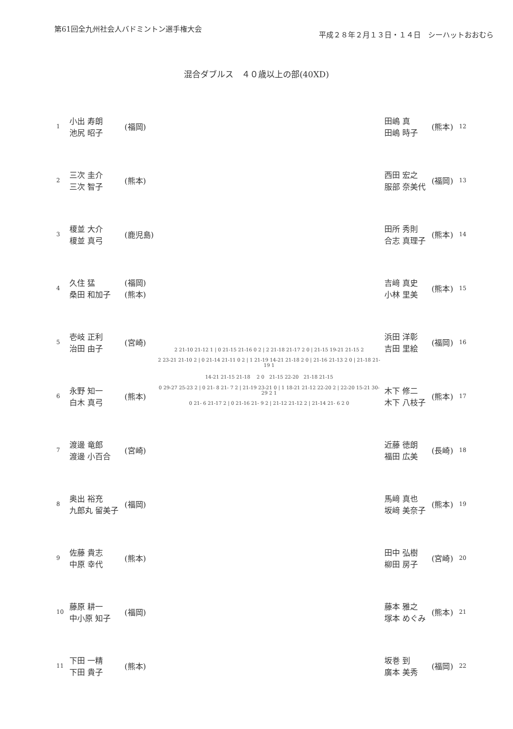第61回全九州社会人バドミントン選手権大会
平成２８年２月１３日・１４日　シーハットおおむら
混合ダブルス　４０歳以上の部(40XD)
| 1 | 小出 寿朗 池尻 昭子 | (福岡) |
| 2 | 三次 圭介 三次 智子 | (熊本) |
| 3 | 榎並 大介 榎並 真弓 | (鹿児島) |
| 4 | 久住 猛 桑田 和加子 | (福岡) (熊本) |
| 5 | 壱岐 正利 治田 由子 | (宮崎) |
| 6 | 永野 知一 白木 真弓 | (熊本) |
| 7 | 渡邊 竜郎 渡邊 小百合 | (宮崎) |
| 8 | 奥出 裕充 九郎丸 留美子 | (福岡) |
| 9 | 佐藤 貴志 中原 幸代 | (熊本) |
| 10 | 藤原 耕一 中小原 知子 | (福岡) |
| 11 | 下田 一精 下田 貴子 | (熊本) |
2 21-10 21-12 1 | 0 21-15 21-16 0 2 | 2 21-18 21-17 2 0 | 21-15 19-21 21-15 2
2 23-21 21-10 2 | 0 21-14 21-11 0 2 | 1 21-19 14-21 21-18 2 0 | 21-16 21-13 2 0 | 21-18 21-19 1
14-21 21-15 21-18 　2 0　21-15 22-20　21-18 21-15
0 29-27 25-23 2 | 0 21- 8 21- 7 2 | 21-19 23-21 0 | 1 18-21 21-12 22-20 2 | 22-20 15-21 30-29 2 1
0 21- 6 21-17 2 | 0 21-16 21- 9 2 | 21-12 21-12 2 | 21-14 21- 6 2 0
| 田嶋 真 田嶋 時子 | (熊本) | 12 |
| 西田 宏之 服部 奈美代 | (福岡) | 13 |
| 田所 秀則 合志 真理子 | (熊本) | 14 |
| 吉﨑 真史 小林 里美 | (熊本) | 15 |
| 浜田 洋彰 吉田 里絵 | (福岡) | 16 |
| 木下 修二 木下 八枝子 | (熊本) | 17 |
| 近藤 徳朗 福田 広美 | (長崎) | 18 |
| 馬﨑 真也 坂﨑 美奈子 | (熊本) | 19 |
| 田中 弘樹 柳田 房子 | (宮崎) | 20 |
| 藤本 雅之 塚本 めぐみ | (熊本) | 21 |
| 坂巻 到 廣本 美秀 | (福岡) | 22 |